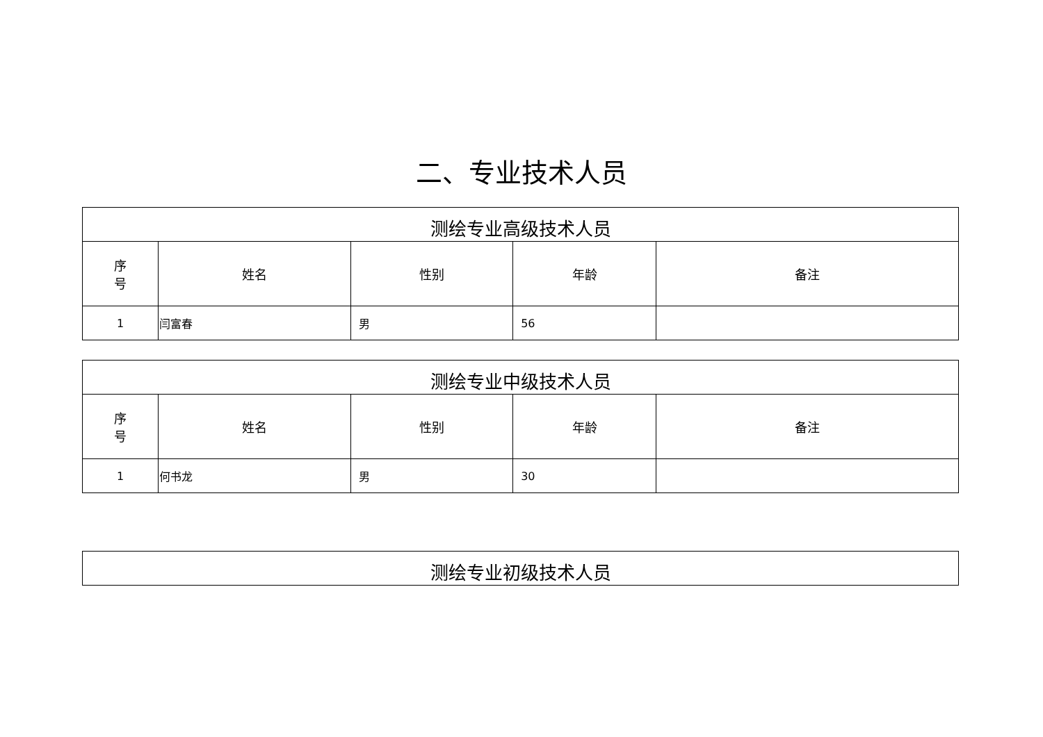二、专业技术人员
| 测绘专业高级技术人员 | | | | |
| 序 号 | 姓名 | 性别 | 年龄 | 备注 |
| 1 | 闫富春 | 男 | 56 | |
| 测绘专业中级技术人员 | | | | |
| 序 号 | 姓名 | 性别 | 年龄 | 备注 |
| 1 | 何书龙 | 男 | 30 | |
| 测绘专业初级技术人员 |